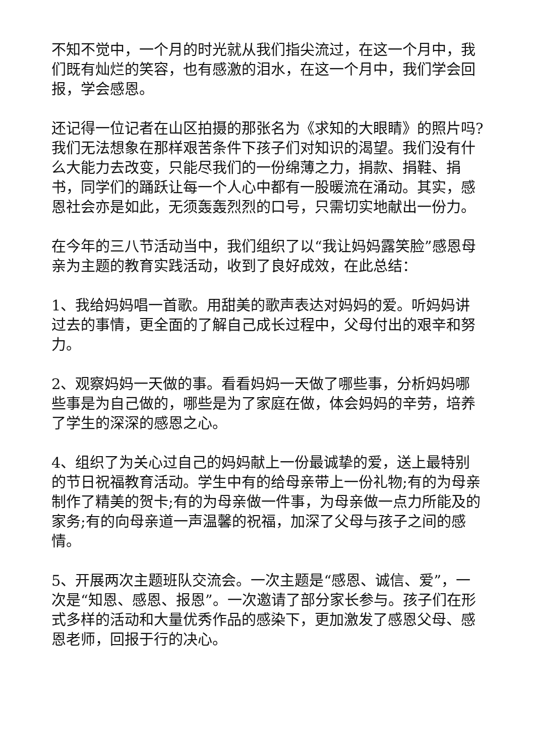不知不觉中，一个月的时光就从我们指尖流过，在这一个月中，我们既有灿烂的笑容，也有感激的泪水，在这一个月中，我们学会回报，学会感恩。
还记得一位记者在山区拍摄的那张名为《求知的大眼睛》的照片吗?我们无法想象在那样艰苦条件下孩子们对知识的渴望。我们没有什么大能力去改变，只能尽我们的一份绵薄之力，捐款、捐鞋、捐书，同学们的踊跃让每一个人心中都有一股暖流在涌动。其实，感恩社会亦是如此，无须轰轰烈烈的口号，只需切实地献出一份力。
在今年的三八节活动当中，我们组织了以“我让妈妈露笑脸”感恩母亲为主题的教育实践活动，收到了良好成效，在此总结：
1、我给妈妈唱一首歌。用甜美的歌声表达对妈妈的爱。听妈妈讲过去的事情，更全面的了解自己成长过程中，父母付出的艰辛和努力。
2、观察妈妈一天做的事。看看妈妈一天做了哪些事，分析妈妈哪些事是为自己做的，哪些是为了家庭在做，体会妈妈的辛劳，培养了学生的深深的感恩之心。
4、组织了为关心过自己的妈妈献上一份最诚挚的爱，送上最特别的节日祝福教育活动。学生中有的给母亲带上一份礼物;有的为母亲制作了精美的贺卡;有的为母亲做一件事，为母亲做一点力所能及的家务;有的向母亲道一声温馨的祝福，加深了父母与孩子之间的感情。
5、开展两次主题班队交流会。一次主题是“感恩、诚信、爱”，一次是“知恩、感恩、报恩”。一次邀请了部分家长参与。孩子们在形式多样的活动和大量优秀作品的感染下，更加激发了感恩父母、感恩老师，回报于行的决心。